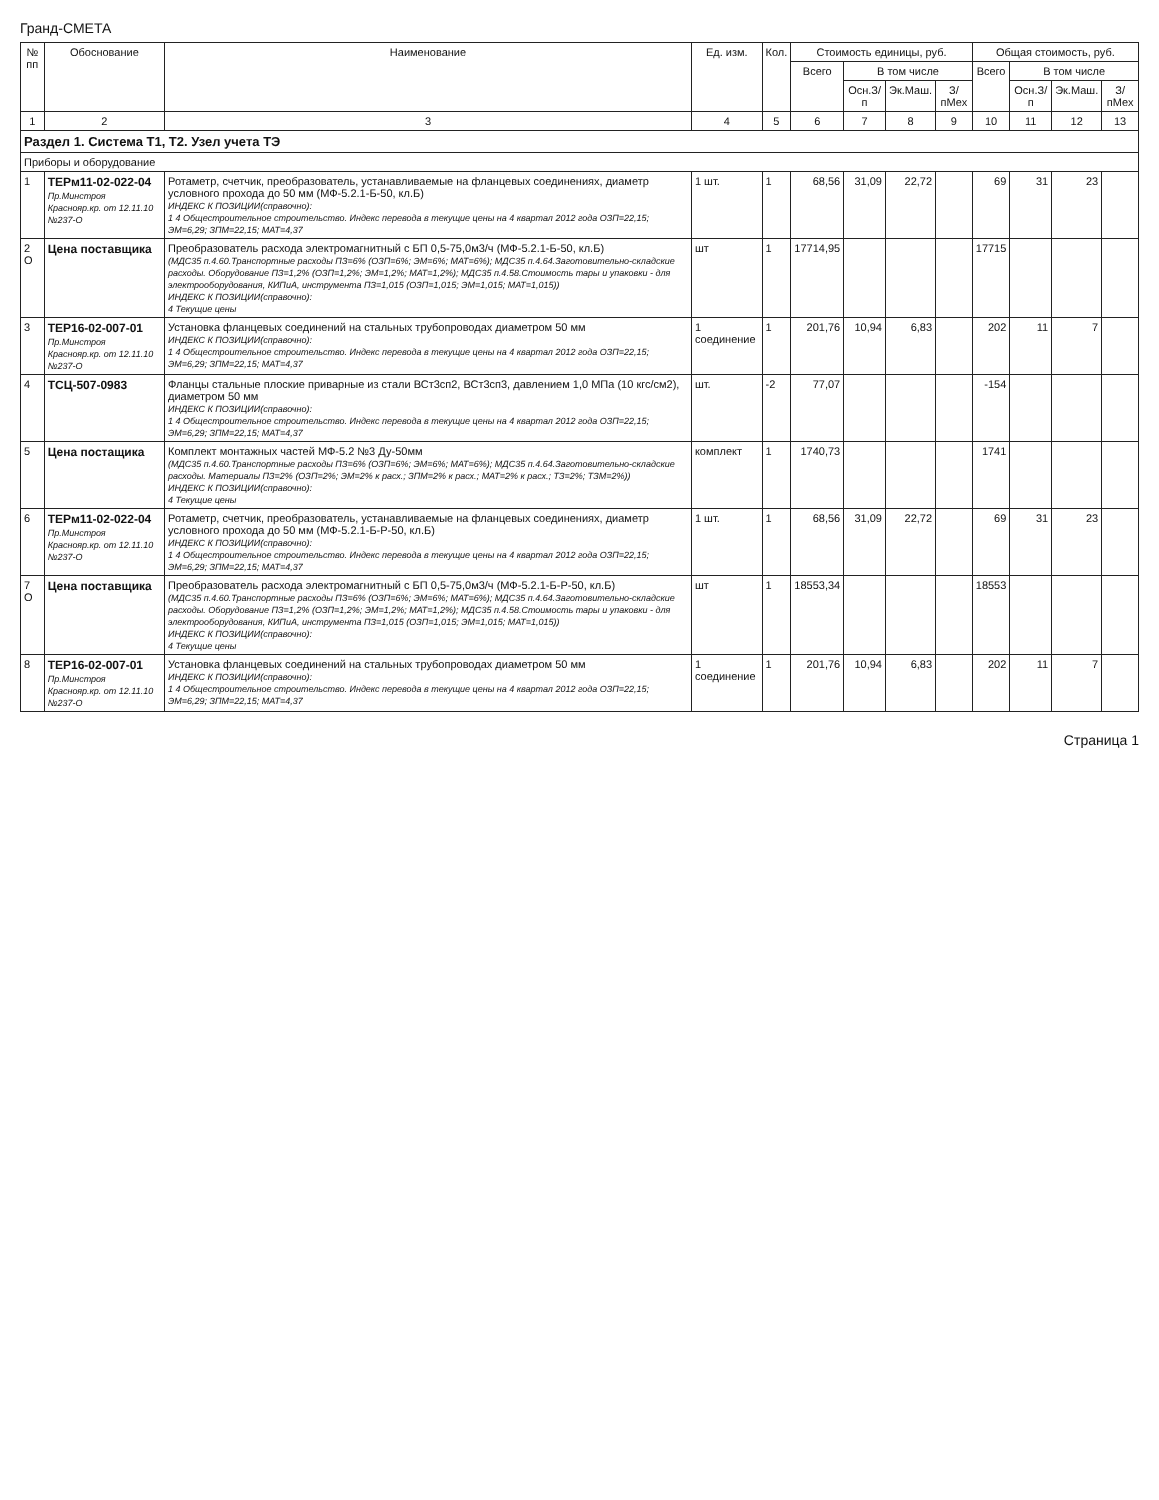Гранд-СМЕТА
| № пп | Обоснование | Наименование | Ед. изм. | Кол. | Стоимость единицы, руб. | | | | Общая стоимость, руб. | | | |
| --- | --- | --- | --- | --- | --- | --- | --- | --- | --- | --- | --- | --- |
| | | | | | Всего | В том числе | | | Всего | В том числе | | |
| | | | | | | Осн.З/п | Эк.Маш. | З/пМех | | Осн.З/п | Эк.Маш. | З/пМех |
| 1 | 2 | 3 | 4 | 5 | 6 | 7 | 8 | 9 | 10 | 11 | 12 | 13 |
| Раздел 1. Система Т1, Т2. Узел учета ТЭ | | | | | | | | | | | | |
| Приборы и оборудование | | | | | | | | | | | | |
| 1 | ТЕРм11-02-022-04 Пр.Минстроя Краснояр.кр. от 12.11.10 №237-О | Ротаметр, счетчик, преобразователь, устанавливаемые на фланцевых соединениях, диаметр условного прохода до 50 мм (МФ-5.2.1-Б-50, кл.Б) ИНДЕКС К ПОЗИЦИИ(справочно): 1 4 Общестроительное строительство. Индекс перевода в текущие цены на 4 квартал 2012 года ОЗП=22,15; ЭМ=6,29; ЗПМ=22,15; МАТ=4,37 | 1 шт. | 1 | 68,56 | 31,09 | 22,72 | | 69 | 31 | 23 | |
| 2 О | Цена поставщика | Преобразователь расхода электромагнитный с БП 0,5-75,0м3/ч (МФ-5.2.1-Б-50, кл.Б) (МДС35 п.4.60.Транспортные расходы ПЗ=6% (ОЗП=6%; ЭМ=6%; МАТ=6%); МДС35 п.4.64.Заготовительно-складские расходы. Оборудование ПЗ=1,2% (ОЗП=1,2%; ЭМ=1,2%; МАТ=1,2%); МДС35 п.4.58.Стоимость тары и упаковки - для электрооборудования, КИПиА, инструмента ПЗ=1,015 (ОЗП=1,015; ЭМ=1,015; МАТ=1,015)) ИНДЕКС К ПОЗИЦИИ(справочно): 4 Текущие цены | шт | 1 | 17714,95 | | | | 17715 | | | |
| 3 | ТЕР16-02-007-01 Пр.Минстроя Краснояр.кр. от 12.11.10 №237-О | Установка фланцевых соединений на стальных трубопроводах диаметром 50 мм ИНДЕКС К ПОЗИЦИИ(справочно): 1 4 Общестроительное строительство. Индекс перевода в текущие цены на 4 квартал 2012 года ОЗП=22,15; ЭМ=6,29; ЗПМ=22,15; МАТ=4,37 | 1 соединение | 1 | 201,76 | 10,94 | 6,83 | | 202 | 11 | 7 | |
| 4 | ТСЦ-507-0983 | Фланцы стальные плоские приварные из стали ВСт3сп2, ВСт3сп3, давлением 1,0 МПа (10 кгс/см2), диаметром 50 мм ИНДЕКС К ПОЗИЦИИ(справочно): 1 4 Общестроительное строительство. Индекс перевода в текущие цены на 4 квартал 2012 года ОЗП=22,15; ЭМ=6,29; ЗПМ=22,15; МАТ=4,37 | шт. | -2 | 77,07 | | | | -154 | | | |
| 5 | Цена постащика | Комплект монтажных частей МФ-5.2 №3 Ду-50мм (МДС35 п.4.60.Транспортные расходы ПЗ=6% (ОЗП=6%; ЭМ=6%; МАТ=6%); МДС35 п.4.64.Заготовительно-складские расходы. Материалы ПЗ=2% (ОЗП=2%; ЭМ=2% к расх.; ЗПМ=2% к расх.; МАТ=2% к расх.; ТЗ=2%; ТЗМ=2%)) ИНДЕКС К ПОЗИЦИИ(справочно): 4 Текущие цены | комплект | 1 | 1740,73 | | | | 1741 | | | |
| 6 | ТЕРм11-02-022-04 Пр.Минстроя Краснояр.кр. от 12.11.10 №237-О | Ротаметр, счетчик, преобразователь, устанавливаемые на фланцевых соединениях, диаметр условного прохода до 50 мм (МФ-5.2.1-Б-Р-50, кл.Б) ИНДЕКС К ПОЗИЦИИ(справочно): 1 4 Общестроительное строительство. Индекс перевода в текущие цены на 4 квартал 2012 года ОЗП=22,15; ЭМ=6,29; ЗПМ=22,15; МАТ=4,37 | 1 шт. | 1 | 68,56 | 31,09 | 22,72 | | 69 | 31 | 23 | |
| 7 О | Цена поставщика | Преобразователь расхода электромагнитный с БП 0,5-75,0м3/ч (МФ-5.2.1-Б-Р-50, кл.Б) (МДС35 п.4.60.Транспортные расходы ПЗ=6% (ОЗП=6%; ЭМ=6%; МАТ=6%); МДС35 п.4.64.Заготовительно-складские расходы. Оборудование ПЗ=1,2% (ОЗП=1,2%; ЭМ=1,2%; МАТ=1,2%); МДС35 п.4.58.Стоимость тары и упаковки - для электрооборудования, КИПиА, инструмента ПЗ=1,015 (ОЗП=1,015; ЭМ=1,015; МАТ=1,015)) ИНДЕКС К ПОЗИЦИИ(справочно): 4 Текущие цены | шт | 1 | 18553,34 | | | | 18553 | | | |
| 8 | ТЕР16-02-007-01 Пр.Минстроя Краснояр.кр. от 12.11.10 №237-О | Установка фланцевых соединений на стальных трубопроводах диаметром 50 мм ИНДЕКС К ПОЗИЦИИ(справочно): 1 4 Общестроительное строительство. Индекс перевода в текущие цены на 4 квартал 2012 года ОЗП=22,15; ЭМ=6,29; ЗПМ=22,15; МАТ=4,37 | 1 соединение | 1 | 201,76 | 10,94 | 6,83 | | 202 | 11 | 7 | |
Страница 1